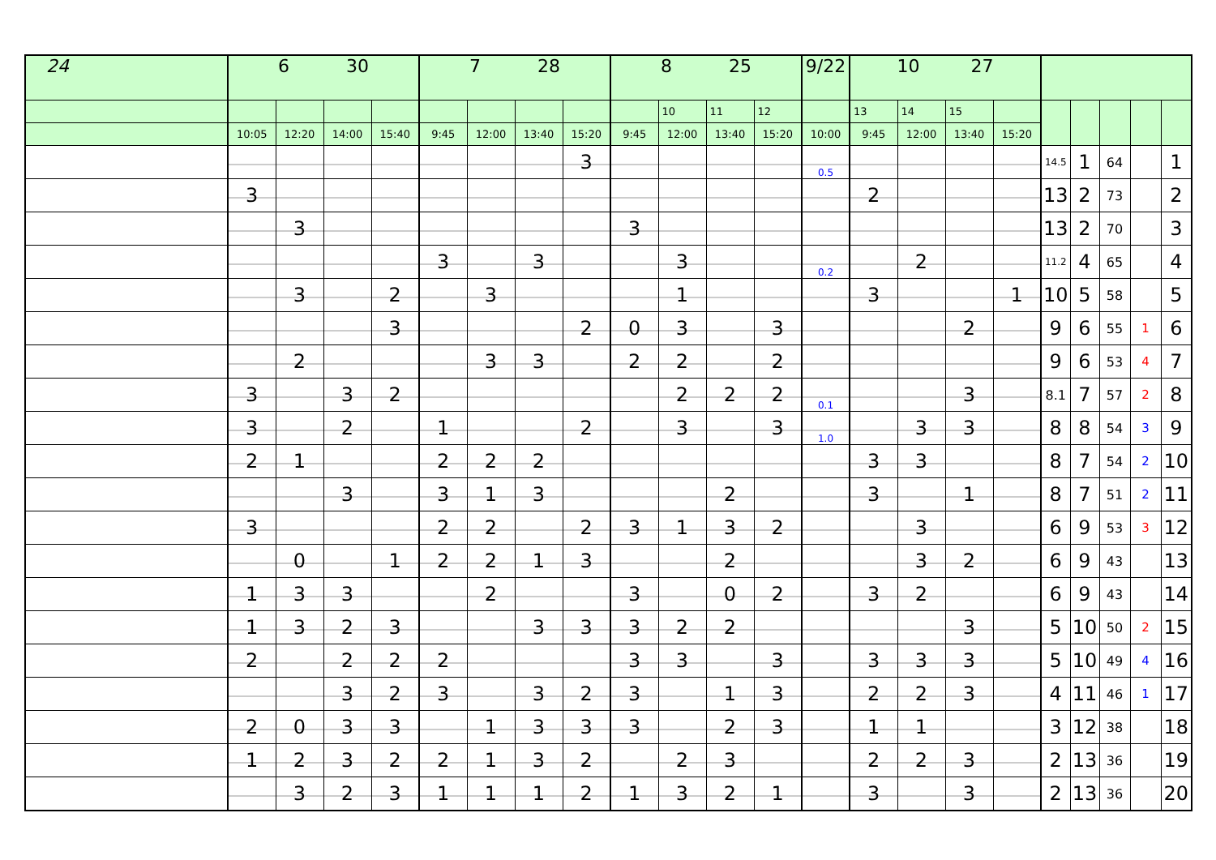| 24 | 6 30 | | | | 7 28 | | | | 8 25 | | | | 9/22 | 10 27 | | | | | | | | |
| --- | --- | --- | --- | --- | --- | --- | --- | --- | --- | --- | --- | --- | --- | --- | --- | --- | --- | --- | --- | --- | --- | --- |
| | | | | | | | | | | 10 | 11 | 12 | | 13 | 14 | 15 | | | | | | |
| | 10:05 | 12:20 | 14:00 | 15:40 | 9:45 | 12:00 | 13:40 | 15:20 | 9:45 | 12:00 | 13:40 | 15:20 | 10:00 | 9:45 | 12:00 | 13:40 | 15:20 | | | | | |
| | | | | | | | | 3 | | | | | 0.5 | | | | | 14.5 | 1 | 64 | | 1 |
| | 3 | | | | | | | | | | | | | 2 | | | | 13 | 2 | 73 | | 2 |
| | | 3 | | | | | | | 3 | | | | | | | | | 13 | 2 | 70 | | 3 |
| | | | | | 3 | | 3 | | | 3 | | | 0.2 | | 2 | | | 11.2 | 4 | 65 | | 4 |
| | | 3 | | 2 | | 3 | | | | 1 | | | | 3 | | | 1 | 10 | 5 | 58 | | 5 |
| | | | | 3 | | | | 2 | 0 | 3 | | 3 | | | | 2 | | 9 | 6 | 55 | 1 | 6 |
| | | 2 | | | | 3 | 3 | | 2 | 2 | | 2 | | | | | | 9 | 6 | 53 | 4 | 7 |
| | 3 | | 3 | 2 | | | | | | 2 | 2 | 2 | 0.1 | | | 3 | | 8.1 | 7 | 57 | 2 | 8 |
| | 3 | | 2 | | 1 | | | 2 | | 3 | | 3 | 1.0 | | 3 | 3 | | 8 | 8 | 54 | 3 | 9 |
| | 2 | 1 | | | 2 | 2 | 2 | | | | | | | 3 | 3 | | | 8 | 7 | 54 | 2 | 10 |
| | | | 3 | | 3 | 1 | 3 | | | | 2 | | | 3 | | 1 | | 8 | 7 | 51 | 2 | 11 |
| | 3 | | | | 2 | 2 | | 2 | 3 | 1 | 3 | 2 | | | 3 | | | 6 | 9 | 53 | 3 | 12 |
| | | 0 | | 1 | 2 | 2 | 1 | 3 | | | 2 | | | | 3 | 2 | | 6 | 9 | 43 | | 13 |
| | 1 | 3 | 3 | | | 2 | | | 3 | | 0 | 2 | | 3 | 2 | | | 6 | 9 | 43 | | 14 |
| | 1 | 3 | 2 | 3 | | | 3 | 3 | 3 | 2 | 2 | | | | | 3 | | 5 | 10 | 50 | 2 | 15 |
| | 2 | | 2 | 2 | 2 | | | | 3 | 3 | | 3 | | 3 | 3 | 3 | | 5 | 10 | 49 | 4 | 16 |
| | | | 3 | 2 | 3 | | 3 | 2 | 3 | | 1 | 3 | | 2 | 2 | 3 | | 4 | 11 | 46 | 1 | 17 |
| | 2 | 0 | 3 | 3 | | 1 | 3 | 3 | 3 | | 2 | 3 | | 1 | 1 | | | 3 | 12 | 38 | | 18 |
| | 1 | 2 | 3 | 2 | 2 | 1 | 3 | 2 | | 2 | 3 | | | 2 | 2 | 3 | | 2 | 13 | 36 | | 19 |
| | | 3 | 2 | 3 | 1 | 1 | 1 | 2 | 1 | 3 | 2 | 1 | | 3 | | 3 | | 2 | 13 | 36 | | 20 |